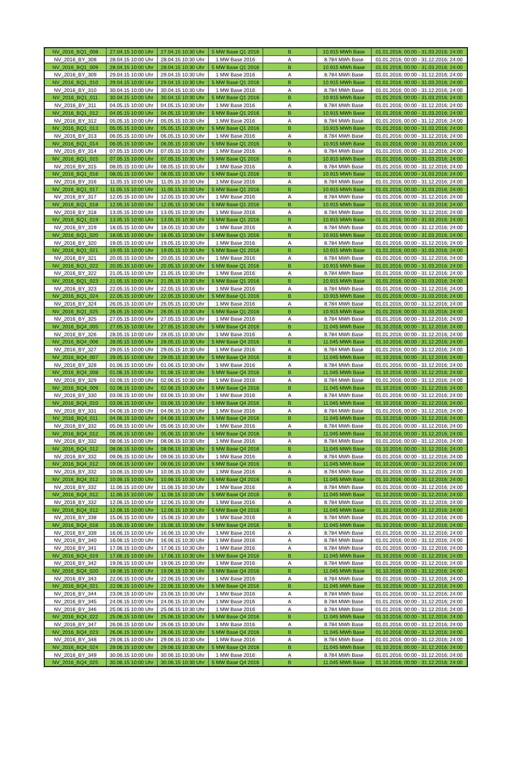| NV_2016_BQ1_008 | 27.04.15 10:00 Uhr | 27.04.15 10:30 Uhr | 5 MW Base Q1 2016 | B | 10.915 MWh Base | 01.01.2016; 00:00 - 31.03.2016; 24:00 |
| NV_2016_BY_308 | 28.04.15 10:00 Uhr | 28.04.15 10:30 Uhr | 1 MW Base 2016 | A | 8.784 MWh Base | 01.01.2016; 00:00 - 31.12.2016; 24:00 |
| NV_2016_BQ1_009 | 28.04.15 10:00 Uhr | 28.04.15 10:30 Uhr | 5 MW Base Q1 2016 | B | 10.915 MWh Base | 01.01.2016; 00:00 - 31.03.2016; 24:00 |
| NV_2016_BY_309 | 29.04.15 10:00 Uhr | 29.04.15 10:30 Uhr | 1 MW Base 2016 | A | 8.784 MWh Base | 01.01.2016; 00:00 - 31.12.2016; 24:00 |
| NV_2016_BQ1_010 | 29.04.15 10:00 Uhr | 29.04.15 10:30 Uhr | 5 MW Base Q1 2016 | B | 10.915 MWh Base | 01.01.2016; 00:00 - 31.03.2016; 24:00 |
| NV_2016_BY_310 | 30.04.15 10:00 Uhr | 30.04.15 10:30 Uhr | 1 MW Base 2016 | A | 8.784 MWh Base | 01.01.2016; 00:00 - 31.12.2016; 24:00 |
| NV_2016_BQ1_011 | 30.04.15 10:00 Uhr | 30.04.15 10:30 Uhr | 5 MW Base Q1 2016 | B | 10.915 MWh Base | 01.01.2016; 00:00 - 31.03.2016; 24:00 |
| NV_2016_BY_311 | 04.05.15 10:00 Uhr | 04.05.15 10:30 Uhr | 1 MW Base 2016 | A | 8.784 MWh Base | 01.01.2016; 00:00 - 31.12.2016; 24:00 |
| NV_2016_BQ1_012 | 04.05.15 10:00 Uhr | 04.05.15 10:30 Uhr | 5 MW Base Q1 2016 | B | 10.915 MWh Base | 01.01.2016; 00:00 - 31.03.2016; 24:00 |
| NV_2016_BY_312 | 05.05.15 10:00 Uhr | 05.05.15 10:30 Uhr | 1 MW Base 2016 | A | 8.784 MWh Base | 01.01.2016; 00:00 - 31.12.2016; 24:00 |
| NV_2016_BQ1_013 | 05.05.15 10:00 Uhr | 05.05.15 10:30 Uhr | 5 MW Base Q1 2016 | B | 10.915 MWh Base | 01.01.2016; 00:00 - 31.03.2016; 24:00 |
| NV_2016_BY_313 | 06.05.15 10:00 Uhr | 06.05.15 10:30 Uhr | 1 MW Base 2016 | A | 8.784 MWh Base | 01.01.2016; 00:00 - 31.12.2016; 24:00 |
| NV_2016_BQ1_014 | 06.05.15 10:00 Uhr | 06.05.15 10:30 Uhr | 5 MW Base Q1 2016 | B | 10.915 MWh Base | 01.01.2016; 00:00 - 31.03.2016; 24:00 |
| NV_2016_BY_314 | 07.05.15 10:00 Uhr | 07.05.15 10:30 Uhr | 1 MW Base 2016 | A | 8.784 MWh Base | 01.01.2016; 00:00 - 31.12.2016; 24:00 |
| NV_2016_BQ1_015 | 07.05.15 10:00 Uhr | 07.05.15 10:30 Uhr | 5 MW Base Q1 2016 | B | 10.915 MWh Base | 01.01.2016; 00:00 - 31.03.2016; 24:00 |
| NV_2016_BY_315 | 08.05.15 10:00 Uhr | 08.05.15 10:30 Uhr | 1 MW Base 2016 | A | 8.784 MWh Base | 01.01.2016; 00:00 - 31.12.2016; 24:00 |
| NV_2016_BQ1_016 | 08.05.15 10:00 Uhr | 08.05.15 10:30 Uhr | 5 MW Base Q1 2016 | B | 10.915 MWh Base | 01.01.2016; 00:00 - 31.03.2016; 24:00 |
| NV_2016_BY_316 | 11.05.15 10:00 Uhr | 11.05.15 10:30 Uhr | 1 MW Base 2016 | A | 8.784 MWh Base | 01.01.2016; 00:00 - 31.12.2016; 24:00 |
| NV_2016_BQ1_017 | 11.05.15 10:00 Uhr | 11.05.15 10:30 Uhr | 5 MW Base Q1 2016 | B | 10.915 MWh Base | 01.01.2016; 00:00 - 31.03.2016; 24:00 |
| NV_2016_BY_317 | 12.05.15 10:00 Uhr | 12.05.15 10:30 Uhr | 1 MW Base 2016 | A | 8.784 MWh Base | 01.01.2016; 00:00 - 31.12.2016; 24:00 |
| NV_2016_BQ1_018 | 12.05.15 10:00 Uhr | 12.05.15 10:30 Uhr | 5 MW Base Q1 2016 | B | 10.915 MWh Base | 01.01.2016; 00:00 - 31.03.2016; 24:00 |
| NV_2016_BY_318 | 13.05.15 10:00 Uhr | 13.05.15 10:30 Uhr | 1 MW Base 2016 | A | 8.784 MWh Base | 01.01.2016; 00:00 - 31.12.2016; 24:00 |
| NV_2016_BQ1_019 | 13.05.15 10:00 Uhr | 13.05.15 10:30 Uhr | 5 MW Base Q1 2016 | B | 10.915 MWh Base | 01.01.2016; 00:00 - 31.03.2016; 24:00 |
| NV_2016_BY_319 | 18.05.15 10:00 Uhr | 18.05.15 10:30 Uhr | 1 MW Base 2016 | A | 8.784 MWh Base | 01.01.2016; 00:00 - 31.12.2016; 24:00 |
| NV_2016_BQ1_020 | 18.05.15 10:00 Uhr | 18.05.15 10:30 Uhr | 5 MW Base Q1 2016 | B | 10.915 MWh Base | 01.01.2016; 00:00 - 31.03.2016; 24:00 |
| NV_2016_BY_320 | 19.05.15 10:00 Uhr | 19.05.15 10:30 Uhr | 1 MW Base 2016 | A | 8.784 MWh Base | 01.01.2016; 00:00 - 31.12.2016; 24:00 |
| NV_2016_BQ1_021 | 19.05.15 10:00 Uhr | 19.05.15 10:30 Uhr | 5 MW Base Q1 2016 | B | 10.915 MWh Base | 01.01.2016; 00:00 - 31.03.2016; 24:00 |
| NV_2016_BY_321 | 20.05.15 10:00 Uhr | 20.05.15 10:30 Uhr | 1 MW Base 2016 | A | 8.784 MWh Base | 01.01.2016; 00:00 - 31.12.2016; 24:00 |
| NV_2016_BQ1_022 | 20.05.15 10:00 Uhr | 20.05.15 10:30 Uhr | 5 MW Base Q1 2016 | B | 10.915 MWh Base | 01.01.2016; 00:00 - 31.03.2016; 24:00 |
| NV_2016_BY_322 | 21.05.15 10:00 Uhr | 21.05.15 10:30 Uhr | 1 MW Base 2016 | A | 8.784 MWh Base | 01.01.2016; 00:00 - 31.12.2016; 24:00 |
| NV_2016_BQ1_023 | 21.05.15 10:00 Uhr | 21.05.15 10:30 Uhr | 5 MW Base Q1 2016 | B | 10.915 MWh Base | 01.01.2016; 00:00 - 31.03.2016; 24:00 |
| NV_2016_BY_323 | 22.05.15 10:00 Uhr | 22.05.15 10:30 Uhr | 1 MW Base 2016 | A | 8.784 MWh Base | 01.01.2016; 00:00 - 31.12.2016; 24:00 |
| NV_2016_BQ1_024 | 22.05.15 10:00 Uhr | 22.05.15 10:30 Uhr | 5 MW Base Q1 2016 | B | 10.915 MWh Base | 01.01.2016; 00:00 - 31.03.2016; 24:00 |
| NV_2016_BY_324 | 26.05.15 10:00 Uhr | 26.05.15 10:30 Uhr | 1 MW Base 2016 | A | 8.784 MWh Base | 01.01.2016; 00:00 - 31.12.2016; 24:00 |
| NV_2016_BQ1_025 | 26.05.15 10:00 Uhr | 26.05.15 10:30 Uhr | 5 MW Base Q1 2016 | B | 10.915 MWh Base | 01.01.2016; 00:00 - 31.03.2016; 24:00 |
| NV_2016_BY_325 | 27.05.15 10:00 Uhr | 27.05.15 10:30 Uhr | 1 MW Base 2016 | A | 8.784 MWh Base | 01.01.2016; 00:00 - 31.12.2016; 24:00 |
| NV_2016_BQ4_005 | 27.05.15 10:00 Uhr | 27.05.15 10:30 Uhr | 5 MW Base Q4 2016 | B | 11.045 MWh Base | 01.10.2016; 00:00 - 31.12.2016; 24:00 |
| NV_2016_BY_326 | 28.05.15 10:00 Uhr | 28.05.15 10:30 Uhr | 1 MW Base 2016 | A | 8.784 MWh Base | 01.01.2016; 00:00 - 31.12.2016; 24:00 |
| NV_2016_BQ4_006 | 28.05.15 10:00 Uhr | 28.05.15 10:30 Uhr | 5 MW Base Q4 2016 | B | 11.045 MWh Base | 01.10.2016; 00:00 - 31.12.2016; 24:00 |
| NV_2016_BY_327 | 29.05.15 10:00 Uhr | 29.05.15 10:30 Uhr | 1 MW Base 2016 | A | 8.784 MWh Base | 01.01.2016; 00:00 - 31.12.2016; 24:00 |
| NV_2016_BQ4_007 | 29.05.15 10:00 Uhr | 29.05.15 10:30 Uhr | 5 MW Base Q4 2016 | B | 11.045 MWh Base | 01.10.2016; 00:00 - 31.12.2016; 24:00 |
| NV_2016_BY_328 | 01.06.15 10:00 Uhr | 01.06.15 10:30 Uhr | 1 MW Base 2016 | A | 8.784 MWh Base | 01.01.2016; 00:00 - 31.12.2016; 24:00 |
| NV_2016_BQ4_008 | 01.06.15 10:00 Uhr | 01.06.15 10:30 Uhr | 5 MW Base Q4 2016 | B | 11.045 MWh Base | 01.10.2016; 00:00 - 31.12.2016; 24:00 |
| NV_2016_BY_329 | 02.06.15 10:00 Uhr | 02.06.15 10:30 Uhr | 1 MW Base 2016 | A | 8.784 MWh Base | 01.01.2016; 00:00 - 31.12.2016; 24:00 |
| NV_2016_BQ4_009 | 02.06.15 10:00 Uhr | 02.06.15 10:30 Uhr | 5 MW Base Q4 2016 | B | 11.045 MWh Base | 01.10.2016; 00:00 - 31.12.2016; 24:00 |
| NV_2016_BY_330 | 03.06.15 10:00 Uhr | 03.06.15 10:30 Uhr | 1 MW Base 2016 | A | 8.784 MWh Base | 01.01.2016; 00:00 - 31.12.2016; 24:00 |
| NV_2016_BQ4_010 | 03.06.15 10:00 Uhr | 03.06.15 10:30 Uhr | 5 MW Base Q4 2016 | B | 11.045 MWh Base | 01.10.2016; 00:00 - 31.12.2016; 24:00 |
| NV_2016_BY_331 | 04.06.15 10:00 Uhr | 04.06.15 10:30 Uhr | 1 MW Base 2016 | A | 8.784 MWh Base | 01.01.2016; 00:00 - 31.12.2016; 24:00 |
| NV_2016_BQ4_011 | 04.06.15 10:00 Uhr | 04.06.15 10:30 Uhr | 5 MW Base Q4 2016 | B | 11.045 MWh Base | 01.10.2016; 00:00 - 31.12.2016; 24:00 |
| NV_2016_BY_332 | 05.06.15 10:00 Uhr | 05.06.15 10:30 Uhr | 1 MW Base 2016 | A | 8.784 MWh Base | 01.01.2016; 00:00 - 31.12.2016; 24:00 |
| NV_2016_BQ4_012 | 05.06.15 10:00 Uhr | 05.06.15 10:30 Uhr | 5 MW Base Q4 2016 | B | 11.045 MWh Base | 01.10.2016; 00:00 - 31.12.2016; 24:00 |
| NV_2016_BY_332 | 08.06.15 10:00 Uhr | 08.06.15 10:30 Uhr | 1 MW Base 2016 | A | 8.784 MWh Base | 01.01.2016; 00:00 - 31.12.2016; 24:00 |
| NV_2016_BQ4_012 | 08.06.15 10:00 Uhr | 08.06.15 10:30 Uhr | 5 MW Base Q4 2016 | B | 11.045 MWh Base | 01.10.2016; 00:00 - 31.12.2016; 24:00 |
| NV_2016_BY_332 | 09.06.15 10:00 Uhr | 09.06.15 10:30 Uhr | 1 MW Base 2016 | A | 8.784 MWh Base | 01.01.2016; 00:00 - 31.12.2016; 24:00 |
| NV_2016_BQ4_012 | 09.06.15 10:00 Uhr | 09.06.15 10:30 Uhr | 5 MW Base Q4 2016 | B | 11.045 MWh Base | 01.10.2016; 00:00 - 31.12.2016; 24:00 |
| NV_2016_BY_332 | 10.06.15 10:00 Uhr | 10.06.15 10:30 Uhr | 1 MW Base 2016 | A | 8.784 MWh Base | 01.01.2016; 00:00 - 31.12.2016; 24:00 |
| NV_2016_BQ4_012 | 10.06.15 10:00 Uhr | 10.06.15 10:30 Uhr | 5 MW Base Q4 2016 | B | 11.045 MWh Base | 01.10.2016; 00:00 - 31.12.2016; 24:00 |
| NV_2016_BY_332 | 11.06.15 10:00 Uhr | 11.06.15 10:30 Uhr | 1 MW Base 2016 | A | 8.784 MWh Base | 01.01.2016; 00:00 - 31.12.2016; 24:00 |
| NV_2016_BQ4_012 | 11.06.15 10:00 Uhr | 11.06.15 10:30 Uhr | 5 MW Base Q4 2016 | B | 11.045 MWh Base | 01.10.2016; 00:00 - 31.12.2016; 24:00 |
| NV_2016_BY_332 | 12.06.15 10:00 Uhr | 12.06.15 10:30 Uhr | 1 MW Base 2016 | A | 8.784 MWh Base | 01.01.2016; 00:00 - 31.12.2016; 24:00 |
| NV_2016_BQ4_012 | 12.06.15 10:00 Uhr | 12.06.15 10:30 Uhr | 5 MW Base Q4 2016 | B | 11.045 MWh Base | 01.10.2016; 00:00 - 31.12.2016; 24:00 |
| NV_2016_BY_338 | 15.06.15 10:00 Uhr | 15.06.15 10:30 Uhr | 1 MW Base 2016 | A | 8.784 MWh Base | 01.01.2016; 00:00 - 31.12.2016; 24:00 |
| NV_2016_BQ4_018 | 15.06.15 10:00 Uhr | 15.06.15 10:30 Uhr | 5 MW Base Q4 2016 | B | 11.045 MWh Base | 01.10.2016; 00:00 - 31.12.2016; 24:00 |
| NV_2016_BY_339 | 16.06.15 10:00 Uhr | 16.06.15 10:30 Uhr | 1 MW Base 2016 | A | 8.784 MWh Base | 01.01.2016; 00:00 - 31.12.2016; 24:00 |
| NV_2016_BY_340 | 16.06.15 10:00 Uhr | 16.06.15 10:30 Uhr | 1 MW Base 2016 | A | 8.784 MWh Base | 01.01.2016; 00:00 - 31.12.2016; 24:00 |
| NV_2016_BY_341 | 17.06.15 10:00 Uhr | 17.06.15 10:30 Uhr | 1 MW Base 2016 | A | 8.784 MWh Base | 01.01.2016; 00:00 - 31.12.2016; 24:00 |
| NV_2016_BQ4_019 | 17.06.15 10:00 Uhr | 17.06.15 10:30 Uhr | 5 MW Base Q4 2016 | B | 11.045 MWh Base | 01.10.2016; 00:00 - 31.12.2016; 24:00 |
| NV_2016_BY_342 | 19.06.15 10:00 Uhr | 19.06.15 10:30 Uhr | 1 MW Base 2016 | A | 8.784 MWh Base | 01.01.2016; 00:00 - 31.12.2016; 24:00 |
| NV_2016_BQ4_020 | 19.06.15 10:00 Uhr | 19.06.15 10:30 Uhr | 5 MW Base Q4 2016 | B | 11.045 MWh Base | 01.10.2016; 00:00 - 31.12.2016; 24:00 |
| NV_2016_BY_343 | 22.06.15 10:00 Uhr | 22.06.15 10:30 Uhr | 1 MW Base 2016 | A | 8.784 MWh Base | 01.01.2016; 00:00 - 31.12.2016; 24:00 |
| NV_2016_BQ4_021 | 22.06.15 10:00 Uhr | 22.06.15 10:30 Uhr | 5 MW Base Q4 2016 | B | 11.045 MWh Base | 01.10.2016; 00:00 - 31.12.2016; 24:00 |
| NV_2016_BY_344 | 23.06.15 10:00 Uhr | 23.06.15 10:30 Uhr | 1 MW Base 2016 | A | 8.784 MWh Base | 01.01.2016; 00:00 - 31.12.2016; 24:00 |
| NV_2016_BY_345 | 24.06.15 10:00 Uhr | 24.06.15 10:30 Uhr | 1 MW Base 2016 | A | 8.784 MWh Base | 01.01.2016; 00:00 - 31.12.2016; 24:00 |
| NV_2016_BY_346 | 25.06.15 10:00 Uhr | 25.06.15 10:30 Uhr | 1 MW Base 2016 | A | 8.784 MWh Base | 01.01.2016; 00:00 - 31.12.2016; 24:00 |
| NV_2016_BQ4_022 | 25.06.15 10:00 Uhr | 25.06.15 10:30 Uhr | 5 MW Base Q4 2016 | B | 11.045 MWh Base | 01.10.2016; 00:00 - 31.12.2016; 24:00 |
| NV_2016_BY_347 | 26.06.15 10:00 Uhr | 26.06.15 10:30 Uhr | 1 MW Base 2016 | A | 8.784 MWh Base | 01.01.2016; 00:00 - 31.12.2016; 24:00 |
| NV_2016_BQ4_023 | 26.06.15 10:00 Uhr | 26.06.15 10:30 Uhr | 5 MW Base Q4 2016 | B | 11.045 MWh Base | 01.10.2016; 00:00 - 31.12.2016; 24:00 |
| NV_2016_BY_348 | 29.06.15 10:00 Uhr | 29.06.15 10:30 Uhr | 1 MW Base 2016 | A | 8.784 MWh Base | 01.01.2016; 00:00 - 31.12.2016; 24:00 |
| NV_2016_BQ4_024 | 29.06.15 10:00 Uhr | 29.06.15 10:30 Uhr | 5 MW Base Q4 2016 | B | 11.045 MWh Base | 01.10.2016; 00:00 - 31.12.2016; 24:00 |
| NV_2016_BY_349 | 30.06.15 10:00 Uhr | 30.06.15 10:30 Uhr | 1 MW Base 2016 | A | 8.784 MWh Base | 01.01.2016; 00:00 - 31.12.2016; 24:00 |
| NV_2016_BQ4_025 | 30.06.15 10:00 Uhr | 30.06.15 10:30 Uhr | 5 MW Base Q4 2016 | B | 11.045 MWh Base | 01.10.2016; 00:00 - 31.12.2016; 24:00 |